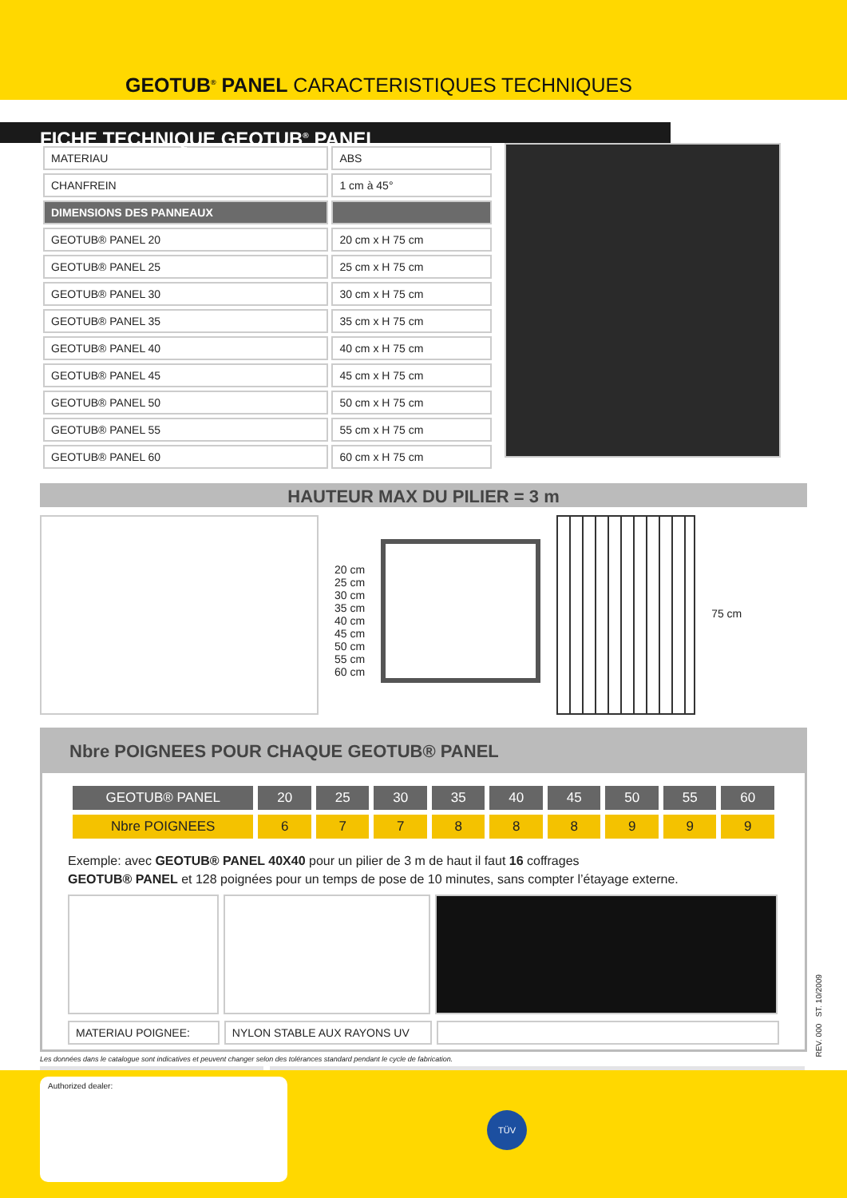GEOTUB<sup>®</sup> PANEL CARACTERISTIQUES TECHNIQUES
FICHE TECHNIQUE GEOTUB<sup>®</sup> PANEL
| MATERIAU | ABS |
| CHANFREIN | 1 cm à 45° |
| DIMENSIONS DES PANNEAUX | |
| GEOTUB® PANEL 20 | 20 cm x H 75 cm |
| GEOTUB® PANEL 25 | 25 cm x H 75 cm |
| GEOTUB® PANEL 30 | 30 cm x H 75 cm |
| GEOTUB® PANEL 35 | 35 cm x H 75 cm |
| GEOTUB® PANEL 40 | 40 cm x H 75 cm |
| GEOTUB® PANEL 45 | 45 cm x H 75 cm |
| GEOTUB® PANEL 50 | 50 cm x H 75 cm |
| GEOTUB® PANEL 55 | 55 cm x H 75 cm |
| GEOTUB® PANEL 60 | 60 cm x H 75 cm |
HAUTEUR MAX DU PILIER = 3 m
20 cm
25 cm
30 cm
35 cm
40 cm
45 cm
50 cm
55 cm
60 cm
75 cm
Nbre POIGNEES POUR CHAQUE GEOTUB® PANEL
| GEOTUB® PANEL | 20 | 25 | 30 | 35 | 40 | 45 | 50 | 55 | 60 |
| --- | --- | --- | --- | --- | --- | --- | --- | --- | --- |
| Nbre POIGNEES | 6 | 7 | 7 | 8 | 8 | 8 | 9 | 9 | 9 |
Exemple: avec GEOTUB® PANEL 40X40 pour un pilier de 3 m de haut il faut 16 coffrages
GEOTUB® PANEL et 128 poignées pour un temps de pose de 10 minutes, sans compter l’étayage externe.
MATERIAU POIGNEE: NYLON STABLE AUX RAYONS UV
Les données dans le catalogue sont indicatives et peuvent changer selon des tolérances standard pendant le cycle de fabrication.
REV. 000 ST. 10/2009
Authorized dealer:
TÜV